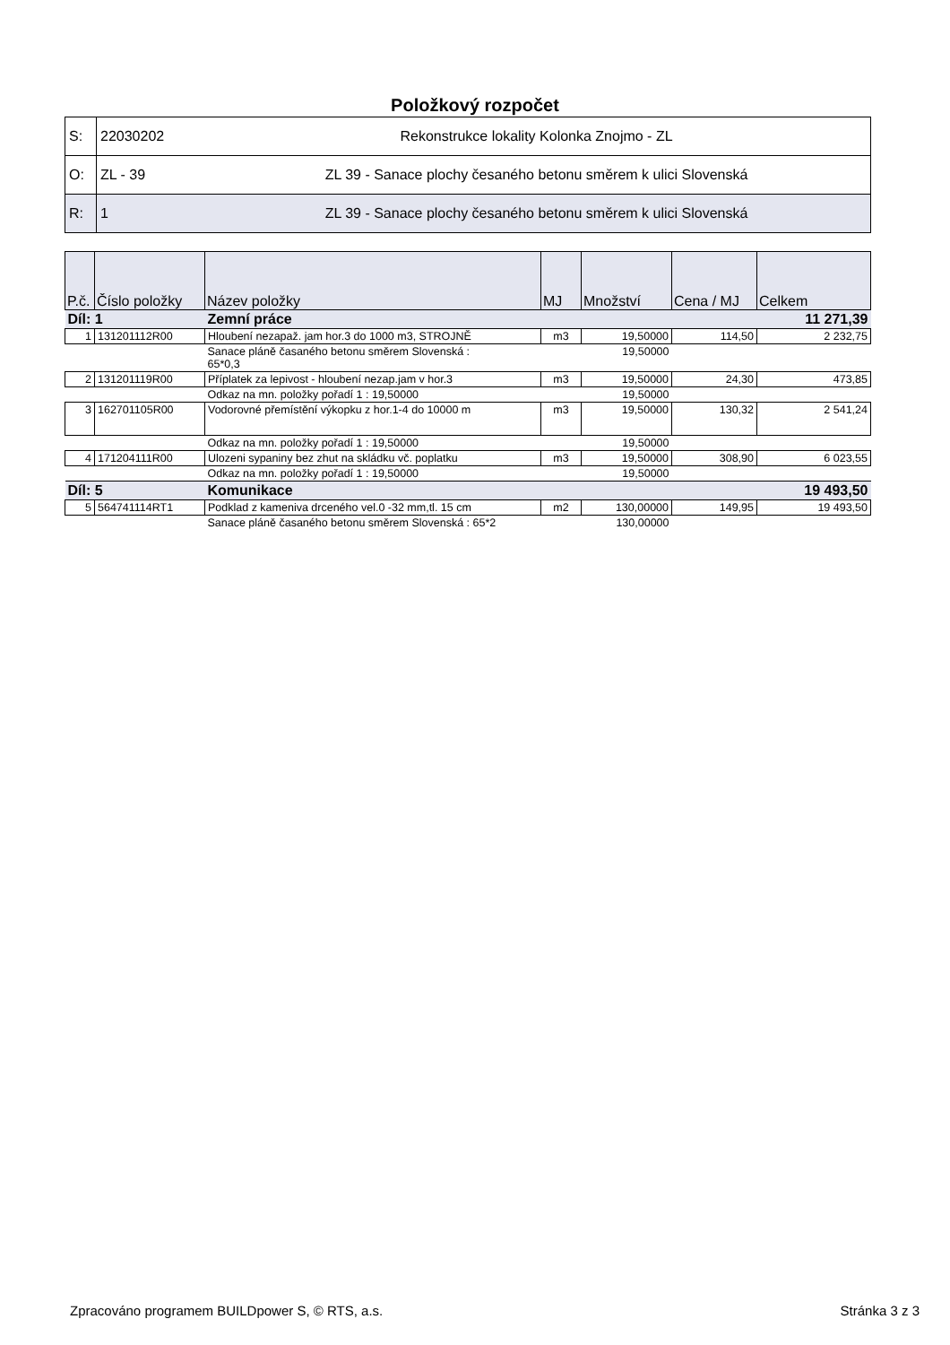Položkový rozpočet
| S: | 22030202 | Rekonstrukce lokality Kolonka Znojmo - ZL |
| O: | ZL - 39 | ZL 39 - Sanace plochy česaného betonu směrem k ulici Slovenská |
| R: | 1 | ZL 39 - Sanace plochy česaného betonu směrem k ulici Slovenská |
| P.č. | Číslo položky | Název položky | MJ | Množství | Cena / MJ | Celkem |
| --- | --- | --- | --- | --- | --- | --- |
| Díl: 1 | | Zemní práce | | | | 11 271,39 |
| 1 | 131201112R00 | Hloubení nezapaž. jam hor.3 do 1000 m3, STROJNĚ | m3 | 19,50000 | 114,50 | 2 232,75 |
| | | Sanace pláně časaného betonu směrem Slovenská : 65*0,3 | | 19,50000 | | |
| 2 | 131201119R00 | Příplatek za lepivost - hloubení nezap.jam v hor.3 | m3 | 19,50000 | 24,30 | 473,85 |
| | | Odkaz na mn. položky pořadí 1 : 19,50000 | | 19,50000 | | |
| 3 | 162701105R00 | Vodorovné přemístění výkopku z hor.1-4 do 10000 m | m3 | 19,50000 | 130,32 | 2 541,24 |
| | | Odkaz na mn. položky pořadí 1 : 19,50000 | | 19,50000 | | |
| 4 | 171204111R00 | Ulozeni sypaniny bez zhut na skládku vč. poplatku | m3 | 19,50000 | 308,90 | 6 023,55 |
| | | Odkaz na mn. položky pořadí 1 : 19,50000 | | 19,50000 | | |
| Díl: 5 | | Komunikace | | | | 19 493,50 |
| 5 | 564741114RT1 | Podklad z kameniva drceného vel.0 -32 mm,tl. 15 cm | m2 | 130,00000 | 149,95 | 19 493,50 |
| | | Sanace pláně časaného betonu směrem Slovenská : 65*2 | | 130,00000 | | |
Zpracováno programem BUILDpower S, © RTS, a.s. Stránka 3 z 3